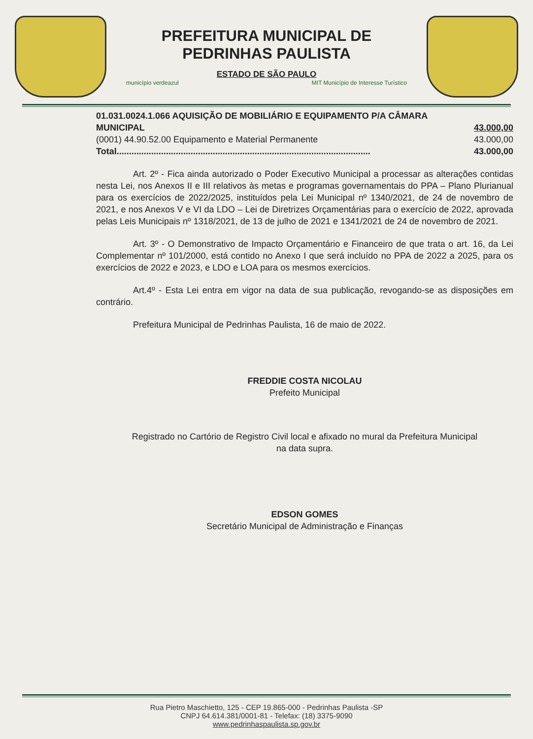PREFEITURA MUNICIPAL DE
PEDRINHAS PAULISTA
ESTADO DE SÃO PAULO
município verdeazul MIT Município de Interesse Turístico
| 01.031.0024.1.066 AQUISIÇÃO DE MOBILIÁRIO E EQUIPAMENTO P/A CÂMARA | |
| MUNICIPAL | 43.000,00 |
| (0001) 44.90.52.00 Equipamento e Material Permanente | 43.000,00 |
| Total....................................................................................................... | 43.000,00 |
Art. 2º - Fica ainda autorizado o Poder Executivo Municipal a processar as alterações contidas nesta Lei, nos Anexos II e III relativos às metas e programas governamentais do PPA – Plano Plurianual para os exercícios de 2022/2025, instituídos pela Lei Municipal nº 1340/2021, de 24 de novembro de 2021, e nos Anexos V e VI da LDO – Lei de Diretrizes Orçamentárias para o exercício de 2022, aprovada pelas Leis Municipais nº 1318/2021, de 13 de julho de 2021 e 1341/2021 de 24 de novembro de 2021.
Art. 3º - O Demonstrativo de Impacto Orçamentário e Financeiro de que trata o art. 16, da Lei Complementar nº 101/2000, está contido no Anexo I que será incluído no PPA de 2022 a 2025, para os exercícios de 2022 e 2023, e LDO e LOA para os mesmos exercícios.
Art.4º - Esta Lei entra em vigor na data de sua publicação, revogando-se as disposições em contrário.
Prefeitura Municipal de Pedrinhas Paulista, 16 de maio de 2022.
FREDDIE COSTA NICOLAU
Prefeito Municipal
Registrado no Cartório de Registro Civil local e afixado no mural da Prefeitura Municipal
na data supra.
EDSON GOMES
Secretário Municipal de Administração e Finanças
Rua Pietro Maschietto, 125 - CEP 19.865-000 - Pedrinhas Paulista -SP
CNPJ 64.614.381/0001-81 - Telefax: (18) 3375-9090
www.pedrinhaspaulista.sp.gov.br